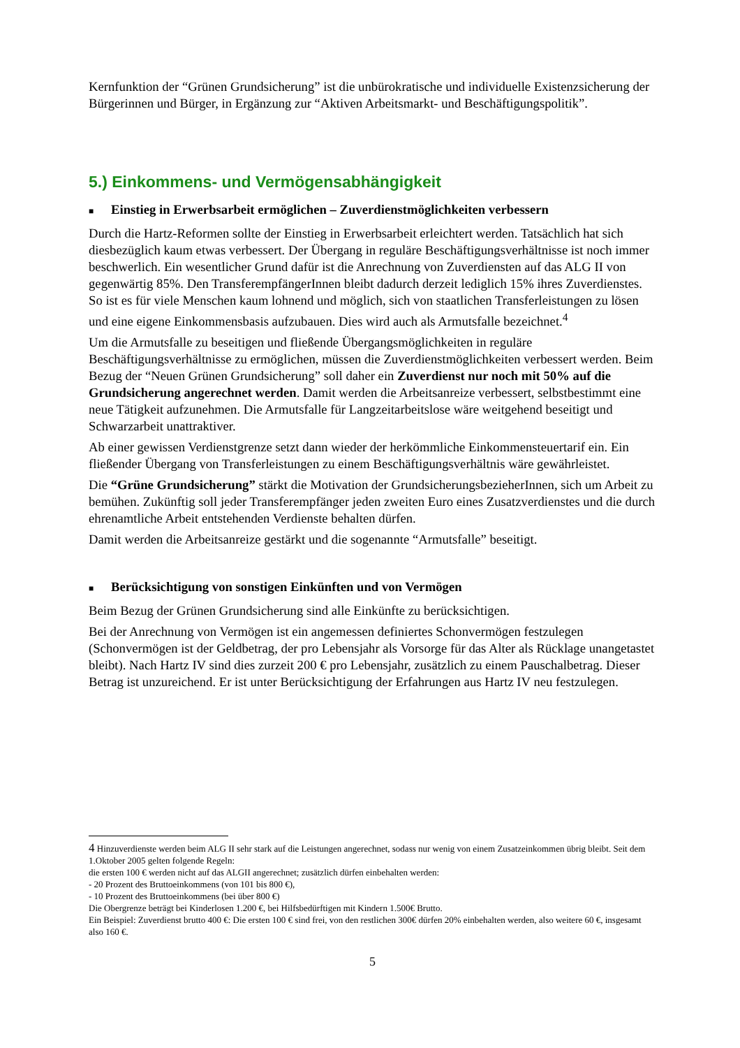Kernfunktion der “Grünen Grundsicherung” ist die unbürokratische und individuelle Existenzsicherung der Bürgerinnen und Bürger, in Ergänzung zur “Aktiven Arbeitsmarkt- und Beschäftigungspolitik”.
5.) Einkommens- und Vermögensabhängigkeit
■ Einstieg in Erwerbsarbeit ermöglichen – Zuverdienstmöglichkeiten verbessern
Durch die Hartz-Reformen sollte der Einstieg in Erwerbsarbeit erleichtert werden. Tatsächlich hat sich diesbezüglich kaum etwas verbessert. Der Übergang in reguläre Beschäftigungsverhältnisse ist noch immer beschwerlich. Ein wesentlicher Grund dafür ist die Anrechnung von Zuverdiensten auf das ALG II von gegenwärtig 85%. Den TransferempfängerInnen bleibt dadurch derzeit lediglich 15% ihres Zuverdienstes. So ist es für viele Menschen kaum lohnend und möglich, sich von staatlichen Transferleistungen zu lösen und eine eigene Einkommensbasis aufzubauen. Dies wird auch als Armutsfalle bezeichnet.<sup>4</sup>
Um die Armutsfalle zu beseitigen und fließende Übergangsmöglichkeiten in reguläre Beschäftigungsverhältnisse zu ermöglichen, müssen die Zuverdienstmöglichkeiten verbessert werden. Beim Bezug der “Neuen Grünen Grundsicherung” soll daher ein Zuverdienst nur noch mit 50% auf die Grundsicherung angerechnet werden. Damit werden die Arbeitsanreize verbessert, selbstbestimmt eine neue Tätigkeit aufzunehmen. Die Armutsfalle für Langzeitarbeitslose wäre weitgehend beseitigt und Schwarzarbeit unattraktiver.
Ab einer gewissen Verdienstgrenze setzt dann wieder der herkömmliche Einkommensteuertarif ein. Ein fließender Übergang von Transferleistungen zu einem Beschäftigungsverhältnis wäre gewährleistet.
Die “Grüne Grundsicherung” stärkt die Motivation der GrundsicherungsbezieherInnen, sich um Arbeit zu bemühen. Zukünftig soll jeder Transferempfänger jeden zweiten Euro eines Zusatzverdienstes und die durch ehrenamtliche Arbeit entstehenden Verdienste behalten dürfen.
Damit werden die Arbeitsanreize gestärkt und die sogenannte “Armutsfalle” beseitigt.
■ Berücksichtigung von sonstigen Einkünften und von Vermögen
Beim Bezug der Grünen Grundsicherung sind alle Einkünfte zu berücksichtigen.
Bei der Anrechnung von Vermögen ist ein angemessen definiertes Schonvermögen festzulegen (Schonvermögen ist der Geldbetrag, der pro Lebensjahr als Vorsorge für das Alter als Rücklage unangetastet bleibt). Nach Hartz IV sind dies zurzeit 200 € pro Lebensjahr, zusätzlich zu einem Pauschalbetrag. Dieser Betrag ist unzureichend. Er ist unter Berücksichtigung der Erfahrungen aus Hartz IV neu festzulegen.
4 Hinzuverdienste werden beim ALG II sehr stark auf die Leistungen angerechnet, sodass nur wenig von einem Zusatzeinkommen übrig bleibt. Seit dem 1.Oktober 2005 gelten folgende Regeln:
die ersten 100 € werden nicht auf das ALGII angerechnet; zusätzlich dürfen einbehalten werden:
- 20 Prozent des Bruttoeinkommens (von 101 bis 800 €),
- 10 Prozent des Bruttoeinkommens (bei über 800 €)
Die Obergrenze beträgt bei Kinderlosen 1.200 €, bei Hilfsbedürftigen mit Kindern 1.500€ Brutto.
Ein Beispiel: Zuverdienst brutto 400 €: Die ersten 100 € sind frei, von den restlichen 300€ dürfen 20% einbehalten werden, also weitere 60 €, insgesamt also 160 €.
5